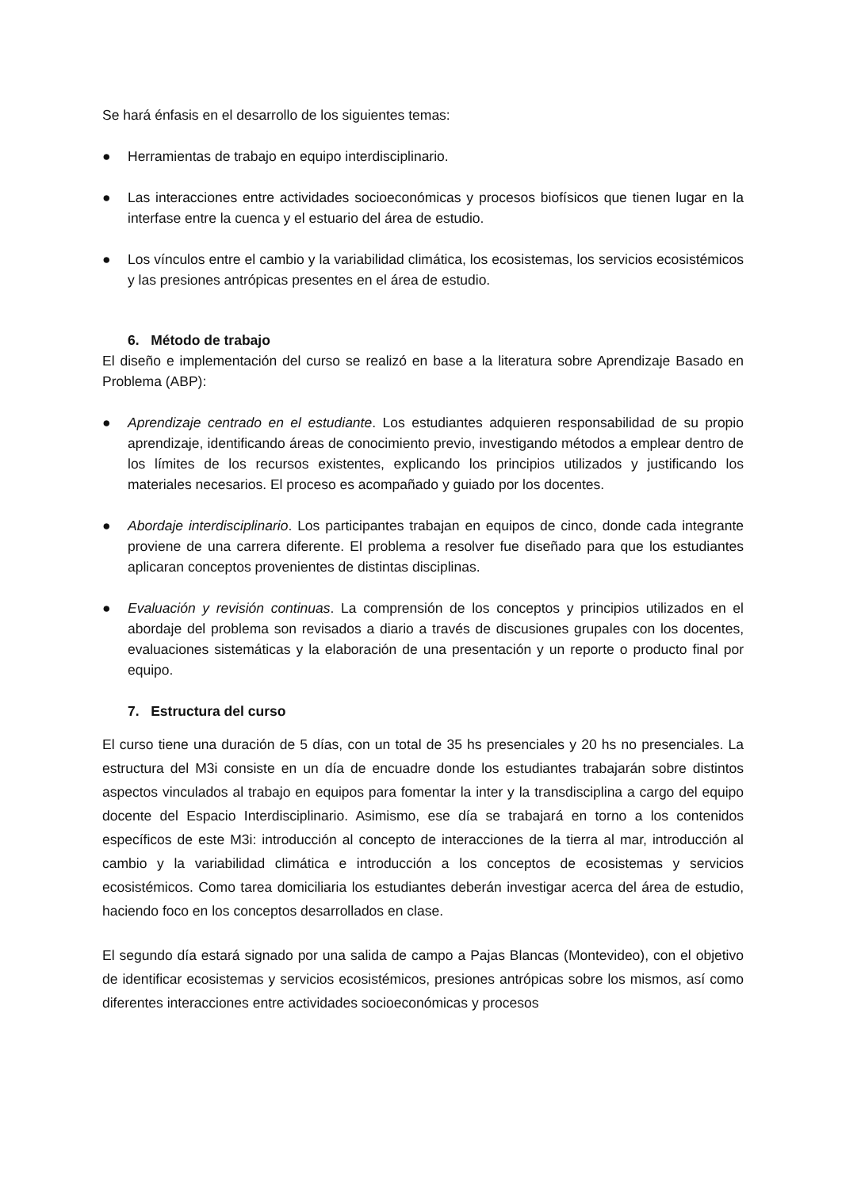Se hará énfasis en el desarrollo de los siguientes temas:
● Herramientas de trabajo en equipo interdisciplinario.
● Las interacciones entre actividades socioeconómicas y procesos biofísicos que tienen lugar en la interfase entre la cuenca y el estuario del área de estudio.
● Los vínculos entre el cambio y la variabilidad climática, los ecosistemas, los servicios ecosistémicos y las presiones antrópicas presentes en el área de estudio.
6. Método de trabajo
El diseño e implementación del curso se realizó en base a la literatura sobre Aprendizaje Basado en Problema (ABP):
● Aprendizaje centrado en el estudiante. Los estudiantes adquieren responsabilidad de su propio aprendizaje, identificando áreas de conocimiento previo, investigando métodos a emplear dentro de los límites de los recursos existentes, explicando los principios utilizados y justificando los materiales necesarios. El proceso es acompañado y guiado por los docentes.
● Abordaje interdisciplinario. Los participantes trabajan en equipos de cinco, donde cada integrante proviene de una carrera diferente. El problema a resolver fue diseñado para que los estudiantes aplicaran conceptos provenientes de distintas disciplinas.
● Evaluación y revisión continuas. La comprensión de los conceptos y principios utilizados en el abordaje del problema son revisados a diario a través de discusiones grupales con los docentes, evaluaciones sistemáticas y la elaboración de una presentación y un reporte o producto final por equipo.
7. Estructura del curso
El curso tiene una duración de 5 días, con un total de 35 hs presenciales y 20 hs no presenciales. La estructura del M3i consiste en un día de encuadre donde los estudiantes trabajarán sobre distintos aspectos vinculados al trabajo en equipos para fomentar la inter y la transdisciplina a cargo del equipo docente del Espacio Interdisciplinario. Asimismo, ese día se trabajará en torno a los contenidos específicos de este M3i: introducción al concepto de interacciones de la tierra al mar, introducción al cambio y la variabilidad climática e introducción a los conceptos de ecosistemas y servicios ecosistémicos. Como tarea domiciliaria los estudiantes deberán investigar acerca del área de estudio, haciendo foco en los conceptos desarrollados en clase.
El segundo día estará signado por una salida de campo a Pajas Blancas (Montevideo), con el objetivo de identificar ecosistemas y servicios ecosistémicos, presiones antrópicas sobre los mismos, así como diferentes interacciones entre actividades socioeconómicas y procesos